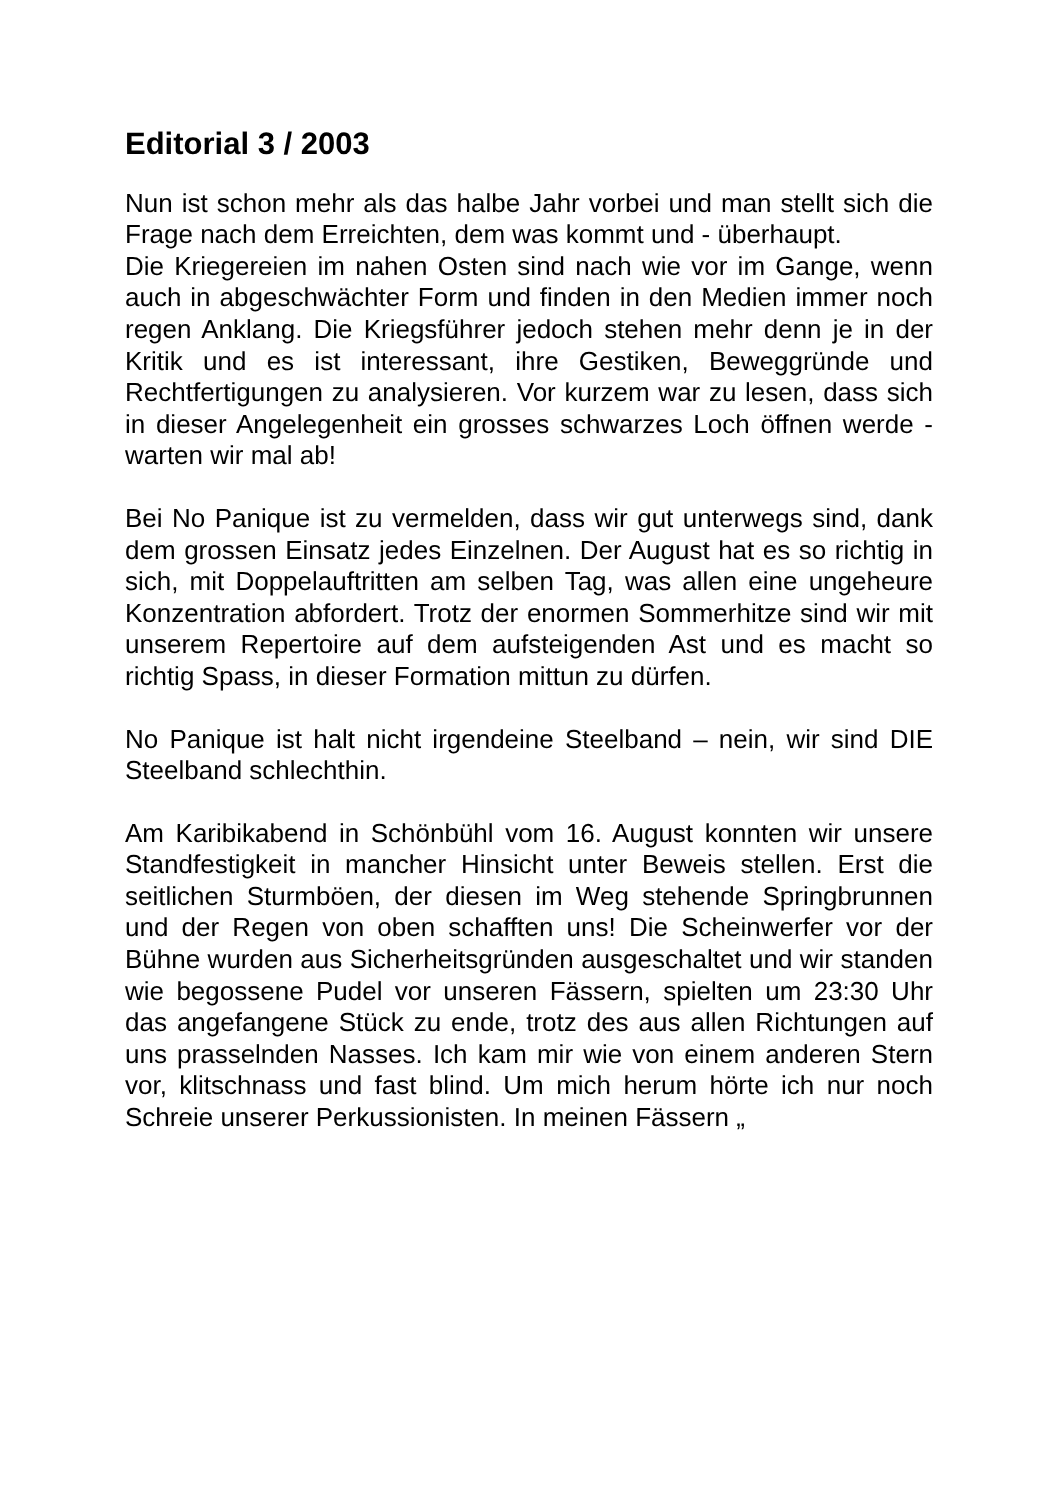Editorial 3 / 2003
Nun ist schon mehr als das halbe Jahr vorbei und man stellt sich die Frage nach dem Erreichten, dem was kommt und - überhaupt.
Die Kriegereien im nahen Osten sind nach wie vor im Gange, wenn auch in abgeschwächter Form und finden in den Medien immer noch regen Anklang. Die Kriegsführer jedoch stehen mehr denn je in der Kritik und es ist interessant, ihre Gestiken, Beweggründe und Rechtfertigungen zu analysieren. Vor kurzem war zu lesen, dass sich in dieser Angelegenheit ein grosses schwarzes Loch öffnen werde - warten wir mal ab!
Bei No Panique ist zu vermelden, dass wir gut unterwegs sind, dank dem grossen Einsatz jedes Einzelnen. Der August hat es so richtig in sich, mit Doppelauftritten am selben Tag, was allen eine ungeheure Konzentration abfordert. Trotz der enormen Sommerhitze sind wir mit unserem Repertoire auf dem aufsteigenden Ast und es macht so richtig Spass, in dieser Formation mittun zu dürfen.
No Panique ist halt nicht irgendeine Steelband – nein, wir sind DIE Steelband schlechthin.
Am Karibikabend in Schönbühl vom 16. August konnten wir unsere Standfestigkeit in mancher Hinsicht unter Beweis stellen. Erst die seitlichen Sturmböen, der diesen im Weg stehende Springbrunnen und der Regen von oben schafften uns! Die Scheinwerfer vor der Bühne wurden aus Sicherheitsgründen ausgeschaltet und wir standen wie begossene Pudel vor unseren Fässern, spielten um 23:30 Uhr das angefangene Stück zu ende, trotz des aus allen Richtungen auf uns prasselnden Nasses. Ich kam mir wie von einem anderen Stern vor, klitschnass und fast blind. Um mich herum hörte ich nur noch Schreie unserer Perkussionisten. In meinen Fässern „